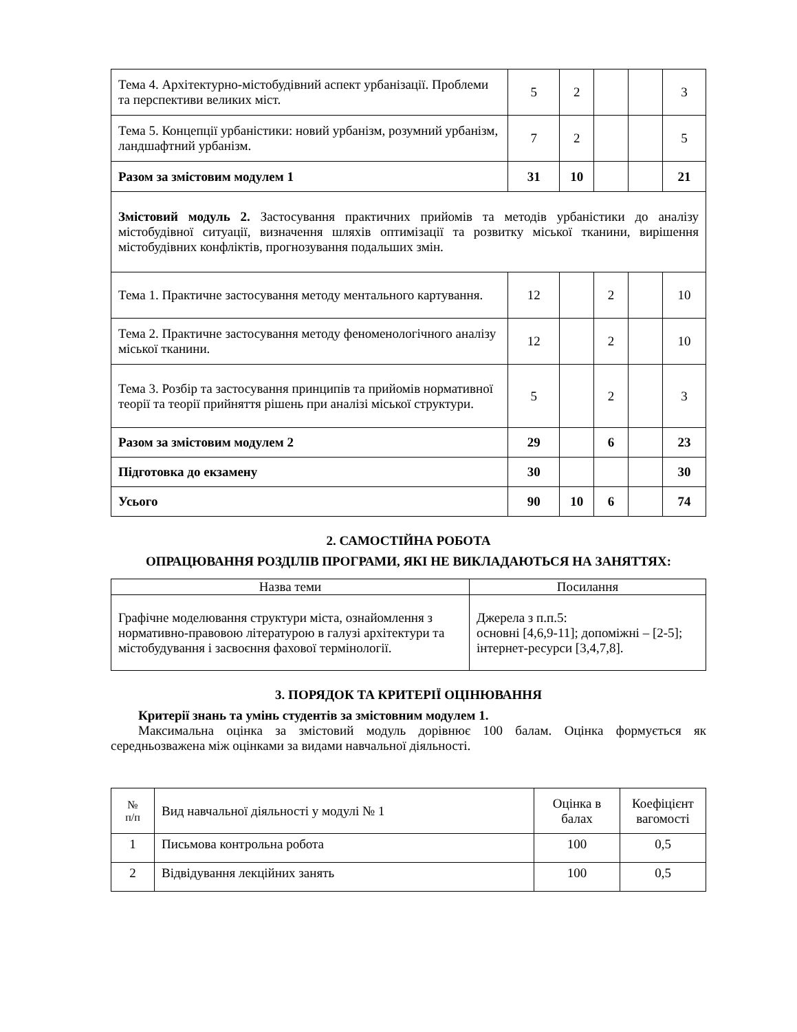| Тема 4. Архітектурно-містобудівний аспект урбанізації. Проблеми та перспективи великих міст. | 5 | 2 | | | 3 |
| Тема 5. Концепції урбаністики: новий урбанізм, розумний урбанізм, ландшафтний урбанізм. | 7 | 2 | | | 5 |
| Разом за змістовим модулем 1 | 31 | 10 | | | 21 |
| Змістовий модуль 2. Застосування практичних прийомів та методів урбаністики до аналізу містобудівної ситуації, визначення шляхів оптимізації та розвитку міської тканини, вирішення містобудівних конфліктів, прогнозування подальших змін. | | | | | |
| Тема 1. Практичне застосування методу ментального картування. | 12 | | 2 | | 10 |
| Тема 2. Практичне застосування методу феноменологічного аналізу міської тканини. | 12 | | 2 | | 10 |
| Тема 3. Розбір та застосування принципів та прийомів нормативної теорії та теорії прийняття рішень при аналізі міської структури. | 5 | | 2 | | 3 |
| Разом за змістовим модулем 2 | 29 | | 6 | | 23 |
| Підготовка до екзамену | 30 | | | | 30 |
| Усього | 90 | 10 | 6 | | 74 |
2. САМОСТІЙНА РОБОТА
ОПРАЦЮВАННЯ РОЗДІЛІВ ПРОГРАМИ, ЯКІ НЕ ВИКЛАДАЮТЬСЯ НА ЗАНЯТТЯХ:
| Назва теми | Посилання |
| --- | --- |
| Графічне моделювання структури міста, ознайомлення з нормативно-правовою літературою в галузі архітектури та містобудування і засвоєння фахової термінології. | Джерела з п.п.5: основні [4,6,9-11]; допоміжні – [2-5]; інтернет-ресурси [3,4,7,8]. |
3. ПОРЯДОК ТА КРИТЕРІЇ ОЦІНЮВАННЯ
Критерії знань та умінь студентів за змістовним модулем 1.
Максимальна оцінка за змістовий модуль дорівнює 100 балам. Оцінка формується як середньозважена між оцінками за видами навчальної діяльності.
| № п/п | Вид навчальної діяльності у модулі № 1 | Оцінка в балах | Коефіцієнт вагомості |
| 1 | Письмова контрольна робота | 100 | 0,5 |
| 2 | Відвідування лекційних занять | 100 | 0,5 |